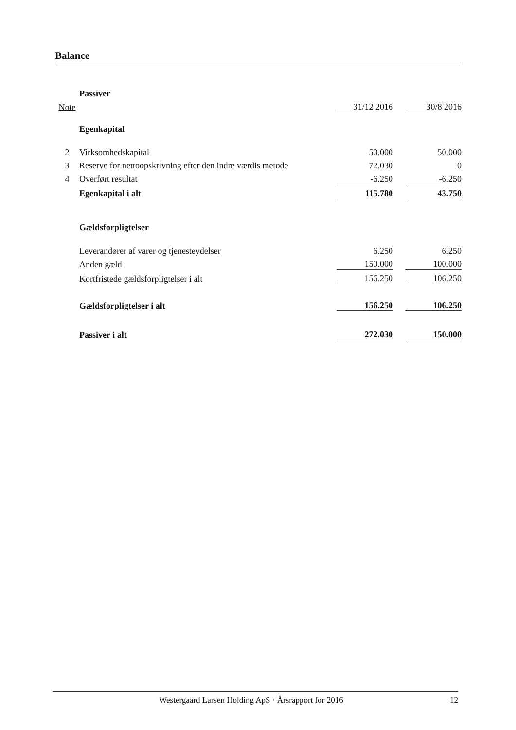Balance
| | Passiver | | | |
| Note | | 31/12 2016 | | 30/8 2016 |
| | Egenkapital | | | |
| 2 | Virksomhedskapital | 50.000 | | 50.000 |
| 3 | Reserve for nettoopskrivning efter den indre værdis metode | 72.030 | | 0 |
| 4 | Overført resultat | -6.250 | | -6.250 |
| | Egenkapital i alt | 115.780 | | 43.750 |
| | Gældsforpligtelser | | | |
| | Leverandører af varer og tjenesteydelser | 6.250 | | 6.250 |
| | Anden gæld | 150.000 | | 100.000 |
| | Kortfristede gældsforpligtelser i alt | 156.250 | | 106.250 |
| | Gældsforpligtelser i alt | 156.250 | | 106.250 |
| | Passiver i alt | 272.030 | | 150.000 |
Westergaard Larsen Holding ApS · Årsrapport for 2016 12